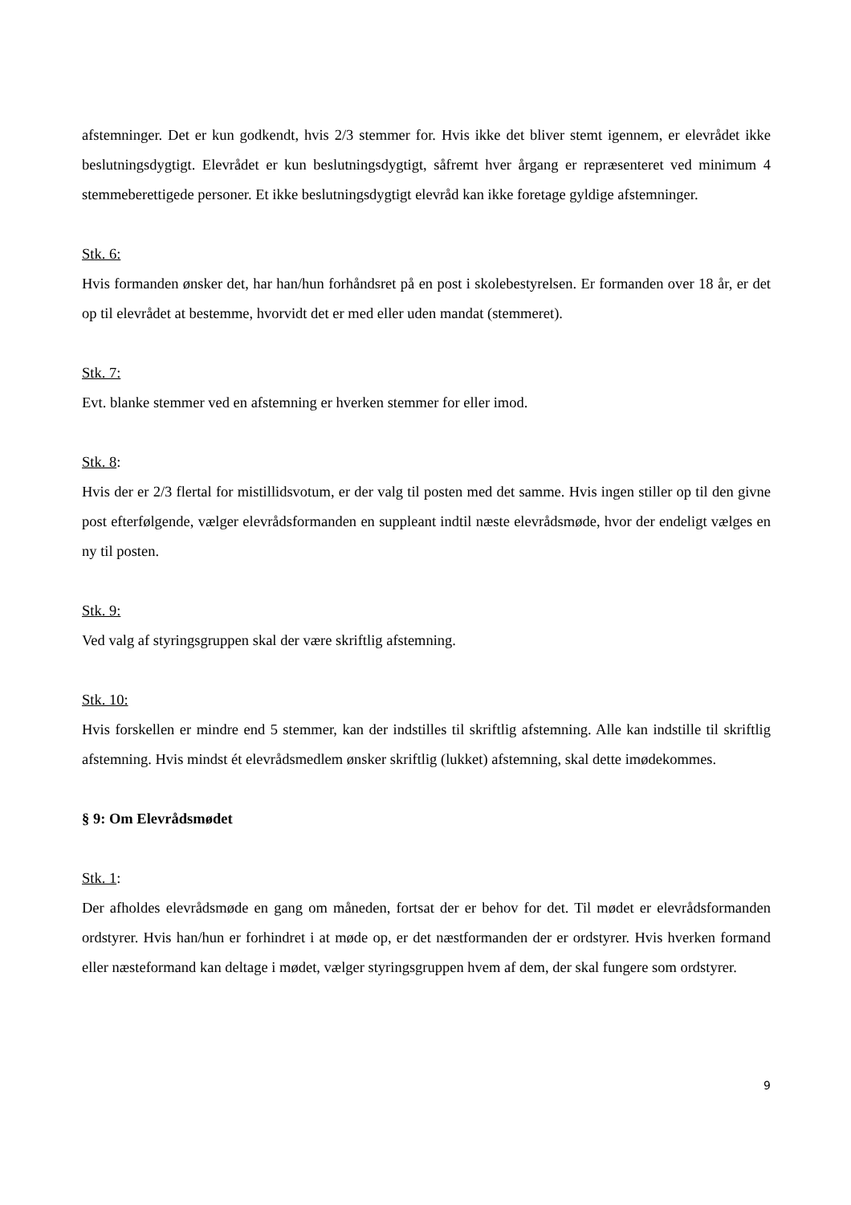afstemninger. Det er kun godkendt, hvis 2/3 stemmer for. Hvis ikke det bliver stemt igennem, er elevrådet ikke beslutningsdygtigt. Elevrådet er kun beslutningsdygtigt, såfremt hver årgang er repræsenteret ved minimum 4 stemmeberettigede personer. Et ikke beslutningsdygtigt elevråd kan ikke foretage gyldige afstemninger.
Stk. 6:
Hvis formanden ønsker det, har han/hun forhåndsret på en post i skolebestyrelsen. Er formanden over 18 år, er det op til elevrådet at bestemme, hvorvidt det er med eller uden mandat (stemmeret).
Stk. 7:
Evt. blanke stemmer ved en afstemning er hverken stemmer for eller imod.
Stk. 8:
Hvis der er 2/3 flertal for mistillidsvotum, er der valg til posten med det samme. Hvis ingen stiller op til den givne post efterfølgende, vælger elevrådsformanden en suppleant indtil næste elevrådsmøde, hvor der endeligt vælges en ny til posten.
Stk. 9:
Ved valg af styringsgruppen skal der være skriftlig afstemning.
Stk. 10:
Hvis forskellen er mindre end 5 stemmer, kan der indstilles til skriftlig afstemning. Alle kan indstille til skriftlig afstemning. Hvis mindst ét elevrådsmedlem ønsker skriftlig (lukket) afstemning, skal dette imødekommes.
§ 9: Om Elevrådsmødet
Stk. 1:
Der afholdes elevrådsmøde en gang om måneden, fortsat der er behov for det. Til mødet er elevrådsformanden ordstyrer. Hvis han/hun er forhindret i at møde op, er det næstformanden der er ordstyrer. Hvis hverken formand eller næsteformand kan deltage i mødet, vælger styringsgruppen hvem af dem, der skal fungere som ordstyrer.
9